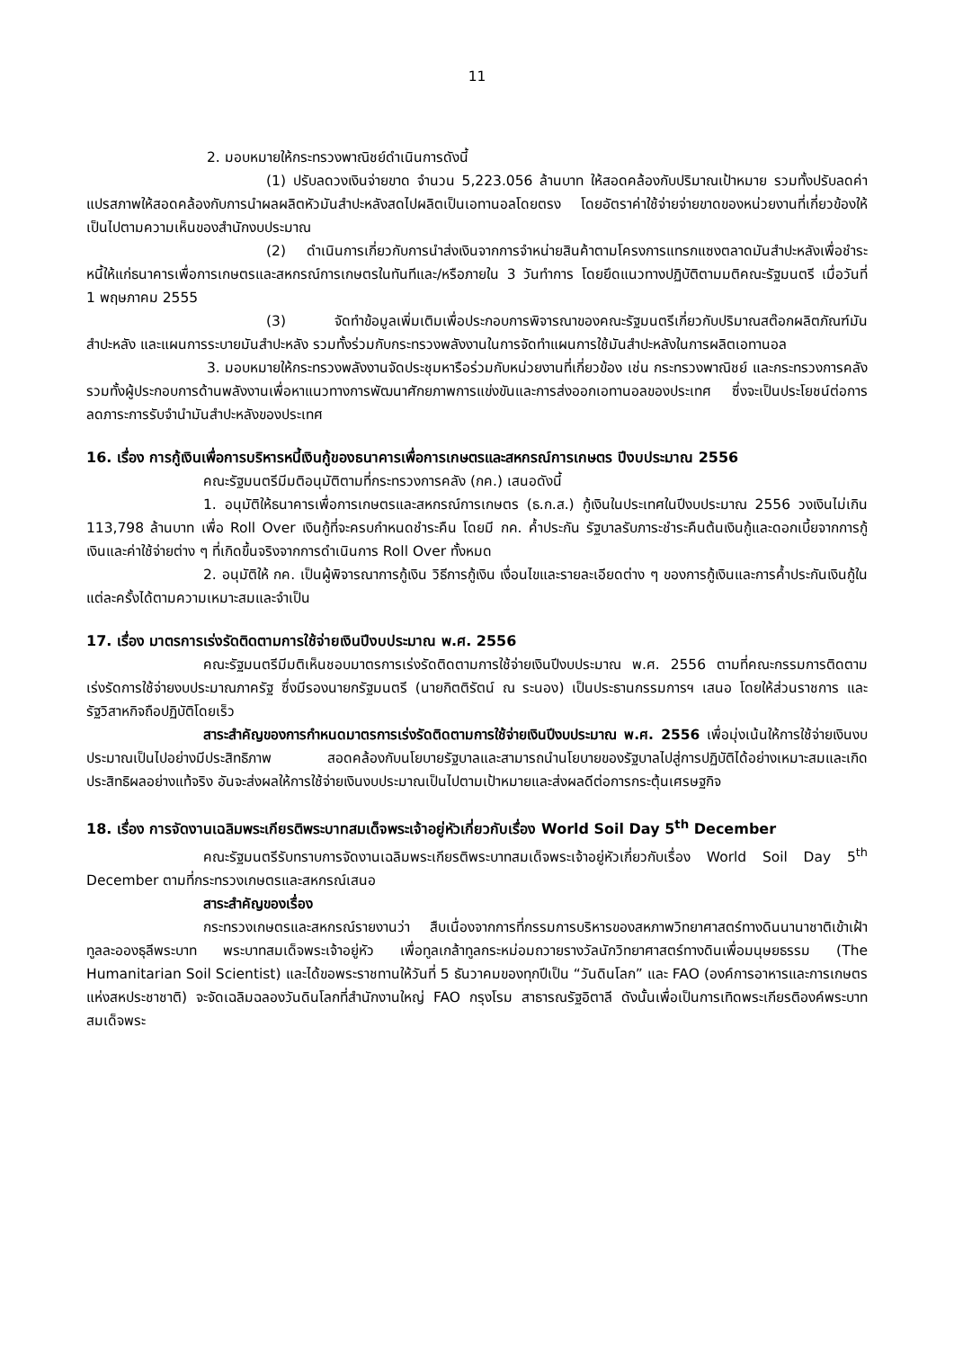11
2. มอบหมายให้กระทรวงพาณิชย์ดำเนินการดังนี้
(1) ปรับลดวงเงินจ่ายขาด จำนวน 5,223.056 ล้านบาท ให้สอดคล้องกับปริมาณเป้าหมาย รวมทั้งปรับลดค่าแปรสภาพให้สอดคล้องกับการนำผลผลิตหัวมันสำปะหลังสดไปผลิตเป็นเอทานอลโดยตรง โดยอัตราค่าใช้จ่ายจ่ายขาดของหน่วยงานที่เกี่ยวข้องให้เป็นไปตามความเห็นของสำนักงบประมาณ
(2) ดำเนินการเกี่ยวกับการนำส่งเงินจากการจำหน่ายสินค้าตามโครงการแทรกแซงตลาดมันสำปะหลังเพื่อชำระหนี้ให้แก่ธนาคารเพื่อการเกษตรและสหกรณ์การเกษตรในทันทีและ/หรือภายใน 3 วันทำการ โดยยึดแนวทางปฏิบัติตามมติคณะรัฐมนตรี เมื่อวันที่ 1 พฤษภาคม 2555
(3) จัดทำข้อมูลเพิ่มเติมเพื่อประกอบการพิจารณาของคณะรัฐมนตรีเกี่ยวกับปริมาณสต๊อกผลิตภัณฑ์มันสำปะหลัง และแผนการระบายมันสำปะหลัง รวมทั้งร่วมกับกระทรวงพลังงานในการจัดทำแผนการใช้มันสำปะหลังในการผลิตเอทานอล
3. มอบหมายให้กระทรวงพลังงานจัดประชุมหารือร่วมกับหน่วยงานที่เกี่ยวข้อง เช่น กระทรวงพาณิชย์ และกระทรวงการคลัง รวมทั้งผู้ประกอบการด้านพลังงานเพื่อหาแนวทางการพัฒนาศักยภาพการแข่งขันและการส่งออกเอทานอลของประเทศ ซึ่งจะเป็นประโยชน์ต่อการลดภาระการรับจำนำมันสำปะหลังของประเทศ
16. เรื่อง การกู้เงินเพื่อการบริหารหนี้เงินกู้ของธนาคารเพื่อการเกษตรและสหกรณ์การเกษตร ปีงบประมาณ 2556
คณะรัฐมนตรีมีมติอนุมัติตามที่กระทรวงการคลัง (กค.) เสนอดังนี้
1. อนุมัติให้ธนาคารเพื่อการเกษตรและสหกรณ์การเกษตร (ธ.ก.ส.) กู้เงินในประเทศในปีงบประมาณ 2556 วงเงินไม่เกิน 113,798 ล้านบาท เพื่อ Roll Over เงินกู้ที่จะครบกำหนดชำระคืน โดยมี กค. ค้ำประกัน รัฐบาลรับภาระชำระคืนต้นเงินกู้และดอกเบี้ยจากการกู้เงินและค่าใช้จ่ายต่าง ๆ ที่เกิดขึ้นจริงจากการดำเนินการ Roll Over ทั้งหมด
2. อนุมัติให้ กค. เป็นผู้พิจารณาการกู้เงิน วิธีการกู้เงิน เงื่อนไขและรายละเอียดต่าง ๆ ของการกู้เงินและการค้ำประกันเงินกู้ในแต่ละครั้งได้ตามความเหมาะสมและจำเป็น
17. เรื่อง มาตรการเร่งรัดติดตามการใช้จ่ายเงินปีงบประมาณ พ.ศ. 2556
คณะรัฐมนตรีมีมติเห็นชอบมาตรการเร่งรัดติดตามการใช้จ่ายเงินปีงบประมาณ พ.ศ. 2556 ตามที่คณะกรรมการติดตามเร่งรัดการใช้จ่ายงบประมาณภาครัฐ ซึ่งมีรองนายกรัฐมนตรี (นายกิตติรัตน์ ณ ระนอง) เป็นประธานกรรมการฯ เสนอ โดยให้ส่วนราชการ และรัฐวิสาหกิจถือปฏิบัติโดยเร็ว
สาระสำคัญของการกำหนดมาตรการเร่งรัดติดตามการใช้จ่ายเงินปีงบประมาณ พ.ศ. 2556 เพื่อมุ่งเน้นให้การใช้จ่ายเงินงบประมาณเป็นไปอย่างมีประสิทธิภาพ สอดคล้องกับนโยบายรัฐบาลและสามารถนำนโยบายของรัฐบาลไปสู่การปฏิบัติได้อย่างเหมาะสมและเกิดประสิทธิผลอย่างแท้จริง อันจะส่งผลให้การใช้จ่ายเงินงบประมาณเป็นไปตามเป้าหมายและส่งผลดีต่อการกระตุ้นเศรษฐกิจ
18. เรื่อง การจัดงานเฉลิมพระเกียรติพระบาทสมเด็จพระเจ้าอยู่หัวเกี่ยวกับเรื่อง World Soil Day 5<sup>th</sup> December
คณะรัฐมนตรีรับทราบการจัดงานเฉลิมพระเกียรติพระบาทสมเด็จพระเจ้าอยู่หัวเกี่ยวกับเรื่อง World Soil Day 5<sup>th</sup> December ตามที่กระทรวงเกษตรและสหกรณ์เสนอ
สาระสำคัญของเรื่อง
กระทรวงเกษตรและสหกรณ์รายงานว่า สืบเนื่องจากการที่กรรมการบริหารของสหภาพวิทยาศาสตร์ทางดินนานาชาติเข้าเฝ้าทูลละอองธุลีพระบาท พระบาทสมเด็จพระเจ้าอยู่หัว เพื่อทูลเกล้าทูลกระหม่อมถวายรางวัลนักวิทยาศาสตร์ทางดินเพื่อมนุษยธรรม (The Humanitarian Soil Scientist) และได้ขอพระราชทานให้วันที่ 5 ธันวาคมของทุกปีเป็น “วันดินโลก” และ FAO (องค์การอาหารและการเกษตรแห่งสหประชาชาติ) จะจัดเฉลิมฉลองวันดินโลกที่สำนักงานใหญ่ FAO กรุงโรม สาธารณรัฐอิตาลี ดังนั้นเพื่อเป็นการเทิดพระเกียรติองค์พระบาทสมเด็จพระ